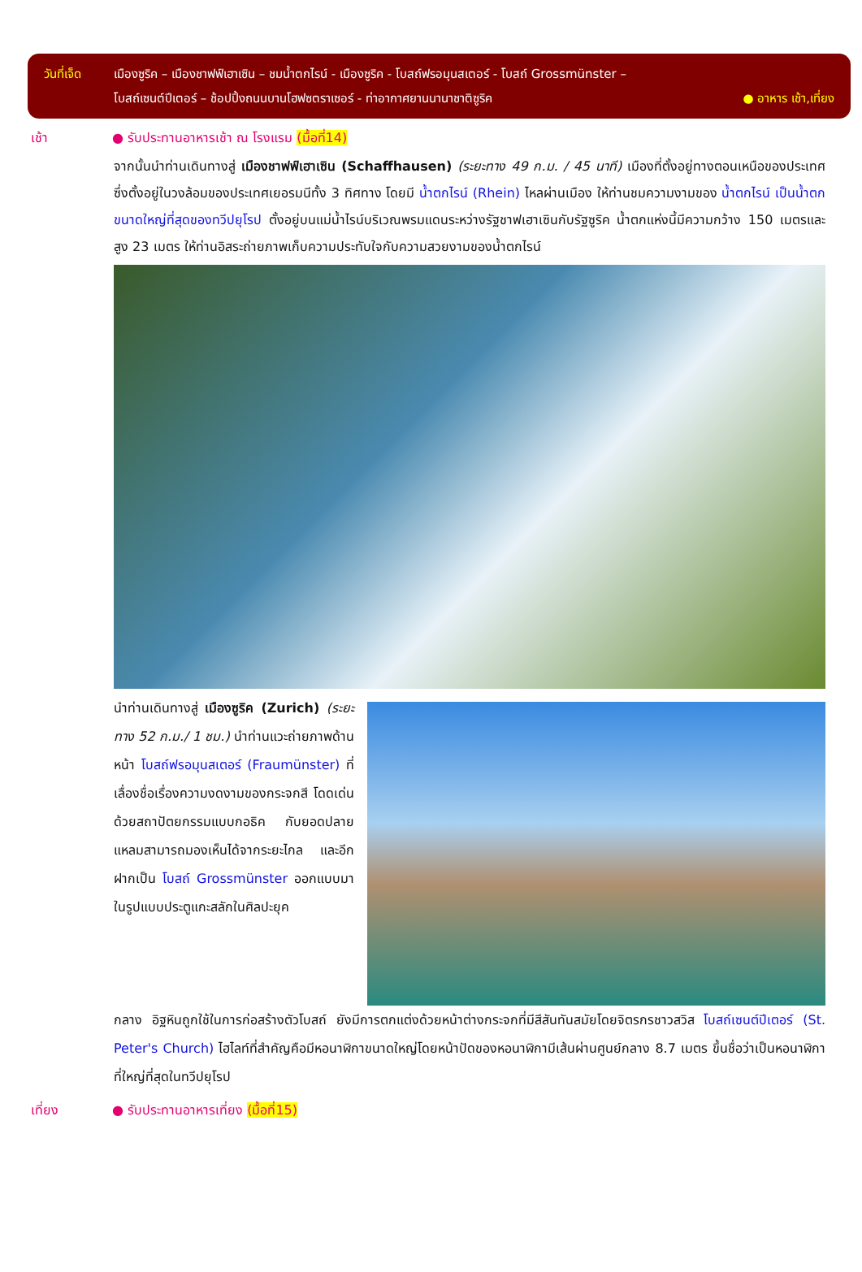วันที่เจ็ด
เมืองซูริค – เมืองชาฟฟ์เฮาเซิน – ชมน้ำตกไรน์ - เมืองซูริค - โบสถ์ฟรอมุนสเตอร์ - โบสถ์ Grossmünster –
โบสถ์เซนต์ปีเตอร์ – ช้อปปิ้งถนนบานโฮฟซตราเซอร์ - ท่าอากาศยานนานาชาติซูริค ● อาหาร เช้า,เที่ยง
เช้า ● รับประทานอาหารเช้า ณ โรงแรม (มื้อที่14)
จากนั้นนำท่านเดินทางสู่ เมืองชาฟฟ์เฮาเซิน (Schaffhausen) (ระยะทาง 49 ก.ม. / 45 นาที) เมืองที่ตั้งอยู่ทางตอนเหนือของประเทศ ซึ่งตั้งอยู่ในวงล้อมของประเทศเยอรมนีทั้ง 3 ทิศทาง โดยมี น้ำตกไรน์ (Rhein) ไหลผ่านเมือง ให้ท่านชมความงามของ น้ำตกไรน์ เป็นน้ำตกขนาดใหญ่ที่สุดของทวีปยุโรป ตั้งอยู่บนแม่น้ำไรน์บริเวณพรมแดนระหว่างรัฐชาฟเฮาเซินกับรัฐซูริค น้ำตกแห่งนี้มีความกว้าง 150 เมตรและสูง 23 เมตร ให้ท่านอิสระถ่ายภาพเก็บความประทับใจกับความสวยงามของน้ำตกไรน์
นำท่านเดินทางสู่ เมืองซูริค (Zurich) (ระยะทาง 52 ก.ม./ 1 ชม.) นำท่านแวะถ่ายภาพด้านหน้า โบสถ์ฟรอมุนสเตอร์ (Fraumünster) ที่เลื่องชื่อเรื่องความงดงามของกระจกสี โดดเด่นด้วยสถาปัตยกรรมแบบกอธิค กับยอดปลายแหลมสามารถมองเห็นได้จากระยะไกล และอีกฝากเป็น โบสถ์ Grossmünster ออกแบบมาในรูปแบบประตูแกะสลักในศิลปะยุค
กลาง อิฐหินถูกใช้ในการก่อสร้างตัวโบสถ์ ยังมีการตกแต่งด้วยหน้าต่างกระจกที่มีสีสันทันสมัยโดยจิตรกรชาวสวิส โบสถ์เซนต์ปีเตอร์ (St. Peter's Church) ไฮไลท์ที่สำคัญคือมีหอนาฬิกาขนาดใหญ่โดยหน้าปัดของหอนาฬิกามีเส้นผ่านศูนย์กลาง 8.7 เมตร ขึ้นชื่อว่าเป็นหอนาฬิกาที่ใหญ่ที่สุดในทวีปยุโรป
เที่ยง ● รับประทานอาหารเที่ยง (มื้อที่15)